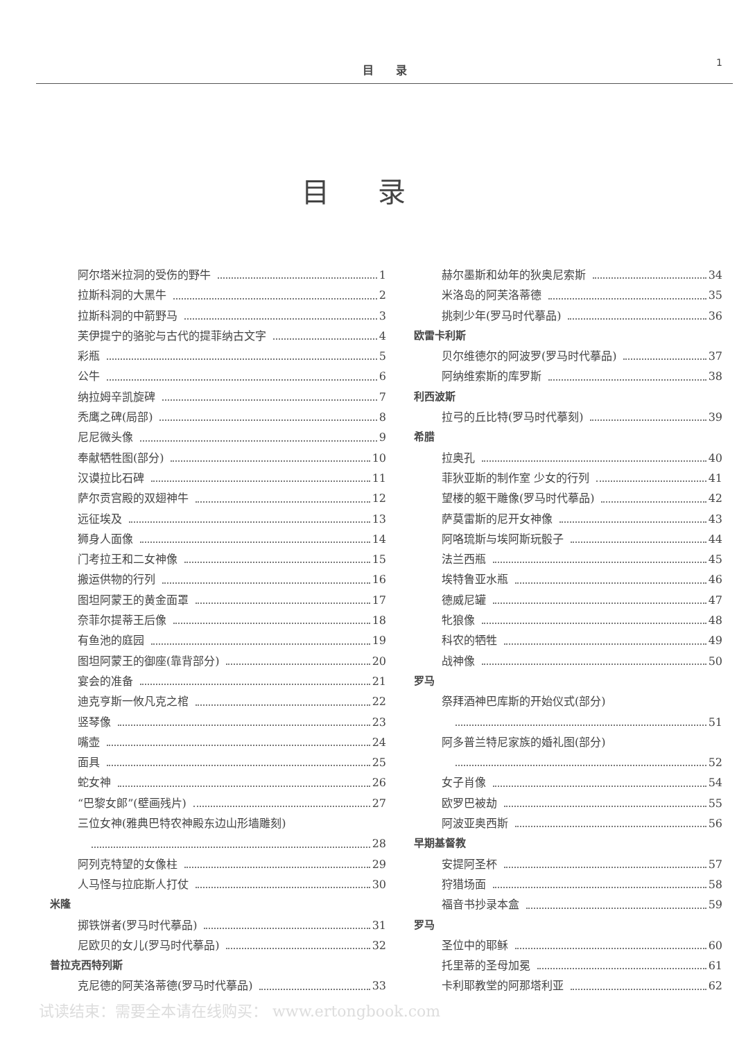目　　录 1
目录
阿尔塔米拉洞的受伤的野牛 1
拉斯科洞的大黑牛 2
拉斯科洞的中箭野马 3
芙伊提宁的骆驼与古代的提菲纳古文字 4
彩瓶 5
公牛 6
纳拉姆辛凯旋碑 7
秃鹰之碑(局部) 8
尼尼微头像 9
奉献牺牲图(部分) 10
汉谟拉比石碑 11
萨尔贡宫殿的双翅神牛 12
远征埃及 13
狮身人面像 14
门考拉王和二女神像 15
搬运供物的行列 16
图坦阿蒙王的黄金面罩 17
奈菲尔提蒂王后像 18
有鱼池的庭园 19
图坦阿蒙王的御座(靠背部分) 20
宴会的准备 21
迪克亨斯一攸凡克之棺 22
竖琴像 23
嘴壶 24
面具 25
蛇女神 26
“巴黎女郎”(壁画残片) 27
三位女神(雅典巴特农神殿东边山形墙雕刻)
28
阿列克特望的女像柱 29
人马怪与拉庇斯人打仗 30
米隆
掷铁饼者(罗马时代摹品) 31
尼欧贝的女儿(罗马时代摹品) 32
普拉克西特列斯
克尼德的阿芙洛蒂德(罗马时代摹品) 33
赫尔墨斯和幼年的狄奥尼索斯 34
米洛岛的阿芙洛蒂德 35
挑刺少年(罗马时代摹品) 36
欧雷卡利斯
贝尔维德尔的阿波罗(罗马时代摹品) 37
阿纳维索斯的库罗斯 38
利西波斯
拉弓的丘比特(罗马时代摹刻) 39
希腊
拉奥孔 40
菲狄亚斯的制作室 少女的行列 41
望楼的躯干雕像(罗马时代摹品) 42
萨莫雷斯的尼开女神像 43
阿咯琉斯与埃阿斯玩骰子 44
法兰西瓶 45
埃特鲁亚水瓶 46
德威尼罐 47
牝狼像 48
科农的牺牲 49
战神像 50
罗马
祭拜酒神巴库斯的开始仪式(部分)
51
阿多普兰特尼家族的婚礼图(部分)
52
女子肖像 54
欧罗巴被劫 55
阿波亚奥西斯 56
早期基督教
安提阿圣杯 57
狩猎场面 58
福音书抄录本盒 59
罗马
圣位中的耶稣 60
托里蒂的圣母加冕 61
卡利耶教堂的阿那塔利亚 62
试读结束：需要全本请在线购买： www.ertongbook.com